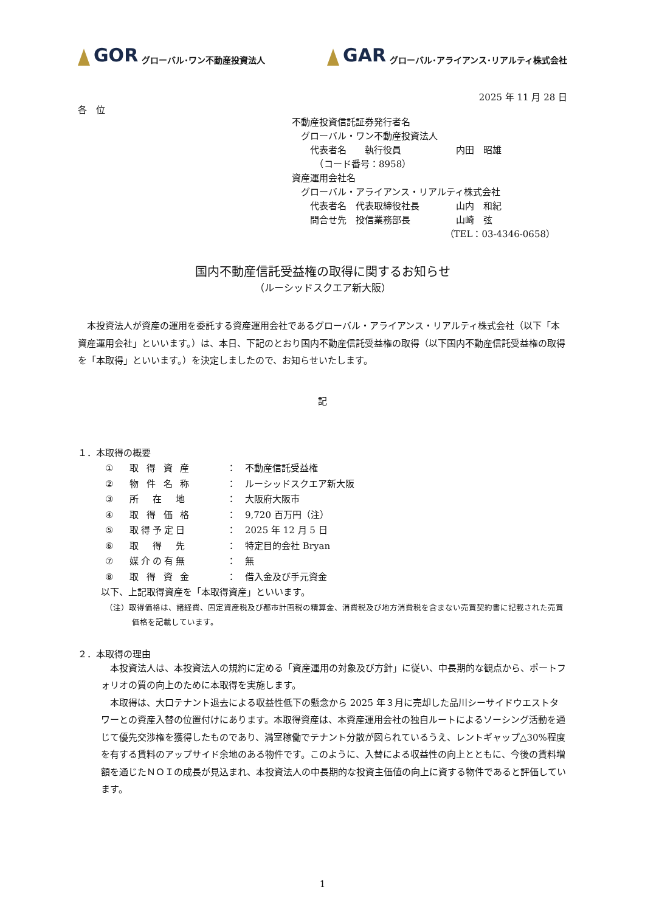GOR グローバル･ワン不動産投資法人
GAR グローバル･アライアンス･リアルティ株式会社
2025 年 11 月 28 日
各　位
不動産投資信託証券発行者名
　グローバル・ワン不動産投資法人
　　代表者名　　執行役員　　　　　　内田　昭雄
　　　（コード番号：8958）
資産運用会社名
　グローバル・アライアンス・リアルティ株式会社
　　代表者名　代表取締役社長　　　　山内　和紀
　　問合せ先　投信業務部長　　　　　山崎　弦
（TEL：03-4346-0658）
国内不動産信託受益権の取得に関するお知らせ
（ルーシッドスクエア新大阪）
本投資法人が資産の運用を委託する資産運用会社であるグローバル・アライアンス・リアルティ株式会社（以下「本資産運用会社」といいます。）は、本日、下記のとおり国内不動産信託受益権の取得（以下国内不動産信託受益権の取得を「本取得」といいます。）を決定しましたので、お知らせいたします。
記
１．本取得の概要
① 取 得 資 産 ： 不動産信託受益権
② 物 件 名 称 ： ルーシッドスクエア新大阪
③ 所　在　地 ： 大阪府大阪市
④ 取 得 価 格 ： 9,720 百万円（注）
⑤ 取得予定日 ： 2025 年 12 月 5 日
⑥ 取　得　先 ： 特定目的会社 Bryan
⑦ 媒介の有無 ： 無
⑧ 取 得 資 金 ： 借入金及び手元資金
以下、上記取得資産を「本取得資産」といいます。
（注）取得価格は、諸経費、固定資産税及び都市計画税の精算金、消費税及び地方消費税を含まない売買契約書に記載された売買価格を記載しています。
２．本取得の理由
本投資法人は、本投資法人の規約に定める「資産運用の対象及び方針」に従い、中長期的な観点から、ポートフォリオの質の向上のために本取得を実施します。
本取得は、大口テナント退去による収益性低下の懸念から 2025 年３月に売却した品川シーサイドウエストタワーとの資産入替の位置付けにあります。本取得資産は、本資産運用会社の独自ルートによるソーシング活動を通じて優先交渉権を獲得したものであり、満室稼働でテナント分散が図られているうえ、レントギャップ△30%程度を有する賃料のアップサイド余地のある物件です。このように、入替による収益性の向上とともに、今後の賃料増額を通じたＮＯＩの成長が見込まれ、本投資法人の中長期的な投資主価値の向上に資する物件であると評価しています。
1